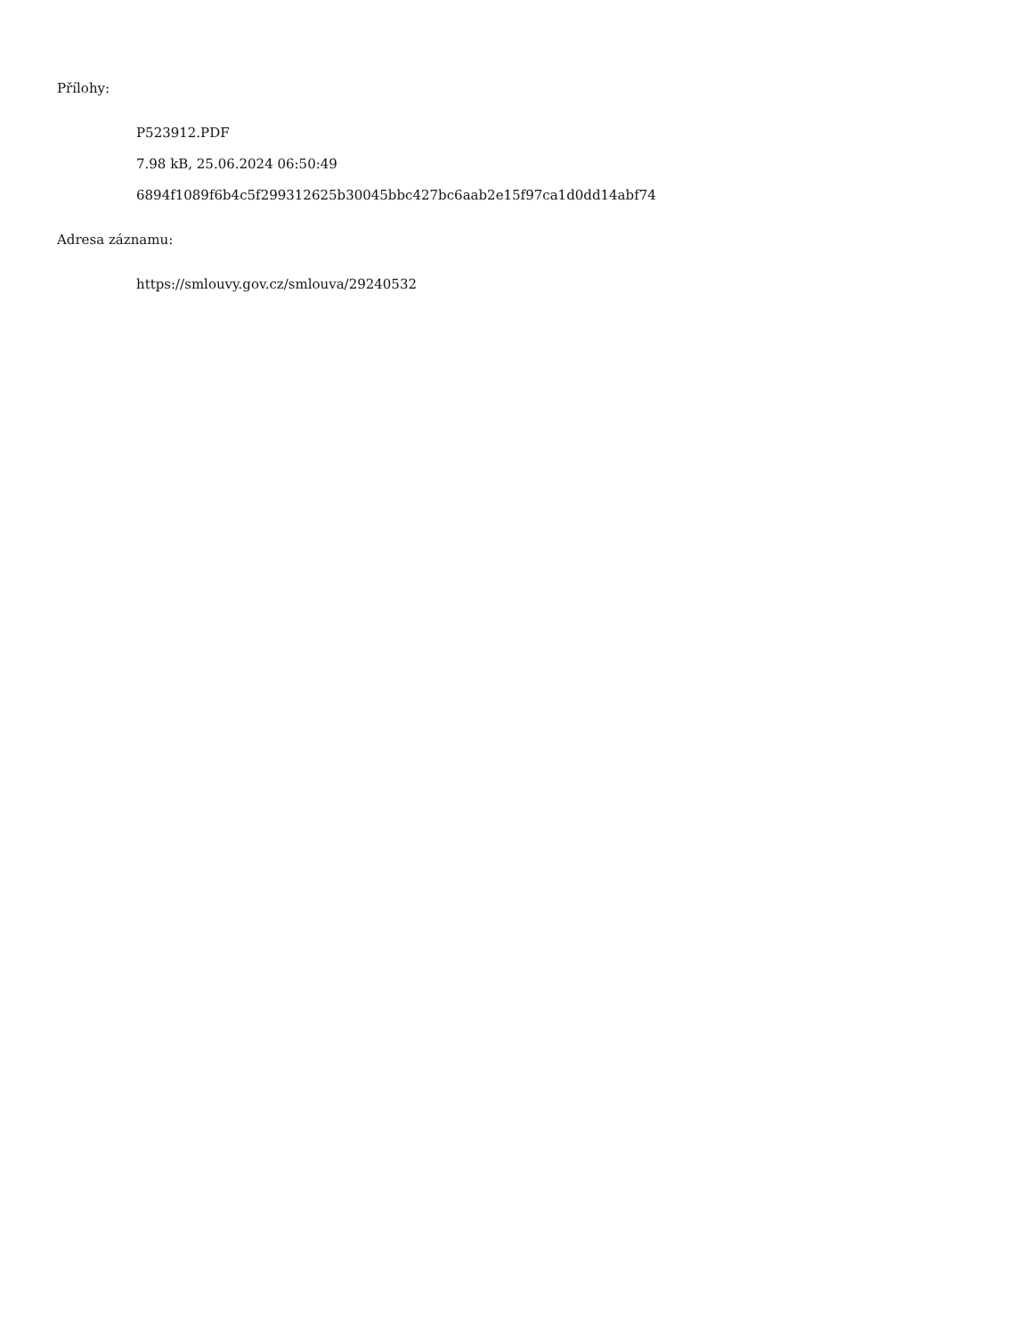Přílohy:
P523912.PDF
7.98 kB, 25.06.2024 06:50:49
6894f1089f6b4c5f299312625b30045bbc427bc6aab2e15f97ca1d0dd14abf74
Adresa záznamu:
https://smlouvy.gov.cz/smlouva/29240532